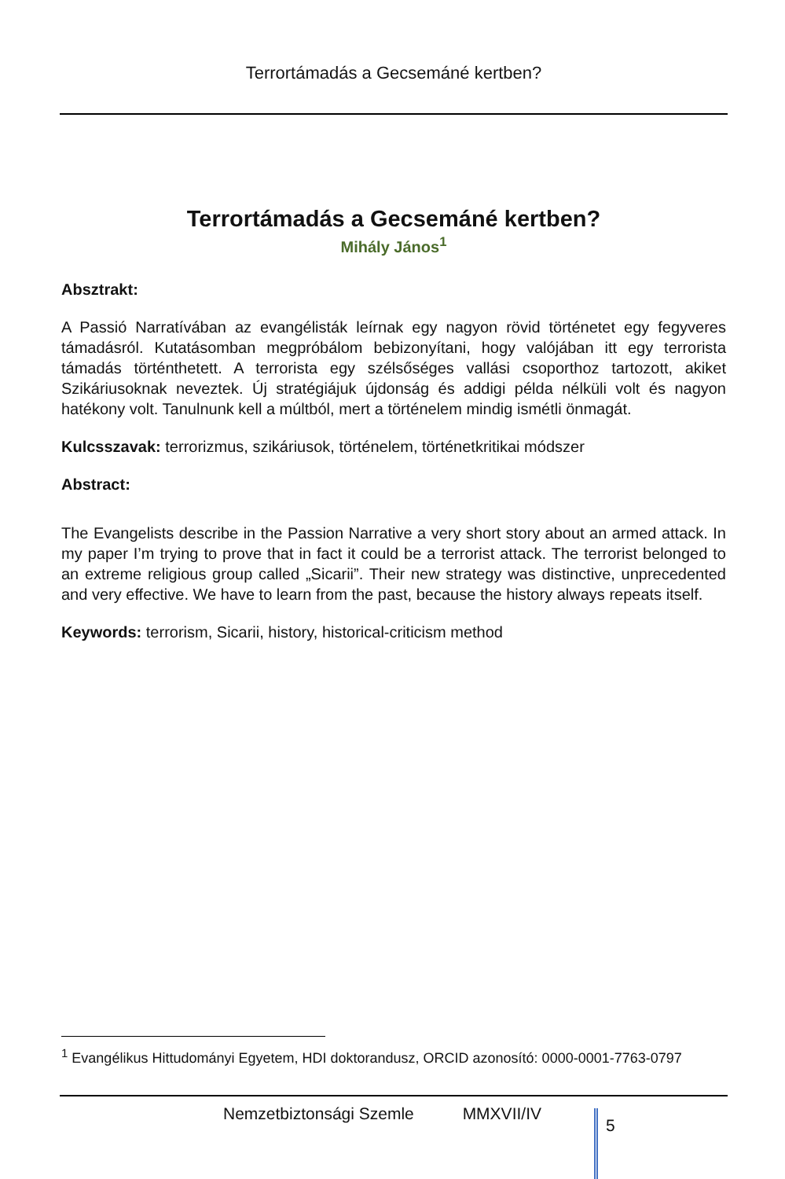Terrortámadás a Gecsemáné kertben?
Terrortámadás a Gecsemáné kertben?
Mihály János<sup>1</sup>
Absztrakt:
A Passió Narratívában az evangélisták leírnak egy nagyon rövid történetet egy fegyveres támadásról. Kutatásomban megpróbálom bebizonyítani, hogy valójában itt egy terrorista támadás történthetett. A terrorista egy szélsőséges vallási csoporthoz tartozott, akiket Szikáriusoknak neveztek. Új stratégiájuk újdonság és addigi példa nélküli volt és nagyon hatékony volt. Tanulnunk kell a múltból, mert a történelem mindig ismétli önmagát.
Kulcsszavak: terrorizmus, szikáriusok, történelem, történetkritikai módszer
Abstract:
The Evangelists describe in the Passion Narrative a very short story about an armed attack. In my paper I’m trying to prove that in fact it could be a terrorist attack. The terrorist belonged to an extreme religious group called „Sicarii”. Their new strategy was distinctive, unprecedented and very effective. We have to learn from the past, because the history always repeats itself.
Keywords: terrorism, Sicarii, history, historical-criticism method
<sup>1</sup> Evangélikus Hittudományi Egyetem, HDI doktorandusz, ORCID azonosító: 0000-0001-7763-0797
Nemzetbiztonsági Szemle MMXVII/IV
5